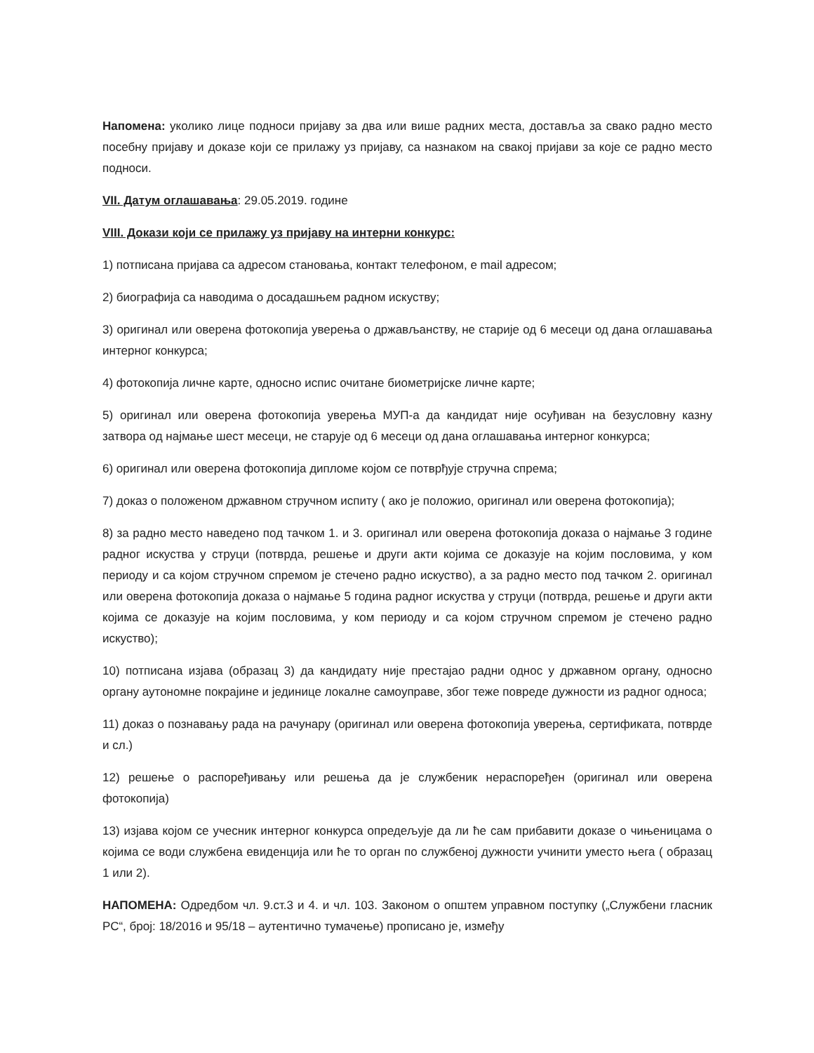Напомена: уколико лице подноси пријаву за два или више радних места, доставља за свако радно место посебну пријаву и доказе који се прилажу уз пријаву, са назнаком на свакој пријави за које се радно место подноси.
VII. Датум оглашавања: 29.05.2019. године
VIII. Докази који се прилажу уз пријаву на интерни конкурс:
1) потписана пријава са адресом становања, контакт телефоном, e mail адресом;
2) биографија са наводима о досадашњем радном искуству;
3) оригинал или оверена фотокопија уверења о држављанству, не старије од 6 месеци од дана оглашавања интерног конкурса;
4) фотокопија личне карте, односно испис очитане биометријске личне карте;
5) оригинал или оверена фотокопија уверења МУП-а да кандидат није осуђиван на безусловну казну затвора од најмање шест месеци, не старује од 6 месеци од дана оглашавања интерног конкурса;
6) оригинал или оверена фотокопија дипломе којом се потврђује стручна спрема;
7) доказ о положеном државном стручном испиту ( ако је положио, оригинал или оверена фотокопија);
8) за радно место наведено под тачком 1. и 3. оригинал или оверена фотокопија доказа о најмање 3 године радног искуства у струци (потврда, решење и други акти којима се доказује на којим пословима, у ком периоду и са којом стручном спремом је стечено радно искуство), а за радно место под тачком 2. оригинал или оверена фотокопија доказа о најмање 5 година радног искуства у струци (потврда, решење и други акти којима се доказује на којим пословима, у ком периоду и са којом стручном спремом је стечено радно искуство);
10) потписана изјава (образац 3) да кандидату није престајао радни однос у државном органу, односно органу аутономне покрајине и јединице локалне самоуправе, због теже повреде дужности из радног односа;
11) доказ о познавању рада на рачунару (оригинал или оверена фотокопија уверења, сертификата, потврде и сл.)
12) решење о распоређивању или решења да је службеник нераспоређен (оригинал или оверена фотокопија)
13) изјава којом се учесник интерног конкурса опредељује да ли ће сам прибавити доказе о чињеницама о којима се води службена евиденција или ће то орган по службеној дужности учинити уместо њега ( образац 1 или 2).
НАПОМЕНА: Одредбом чл. 9.ст.3 и 4. и чл. 103. Законом о општем управном поступку („Службени гласник РС“, број: 18/2016 и 95/18 – аутентично тумачење) прописано је, између